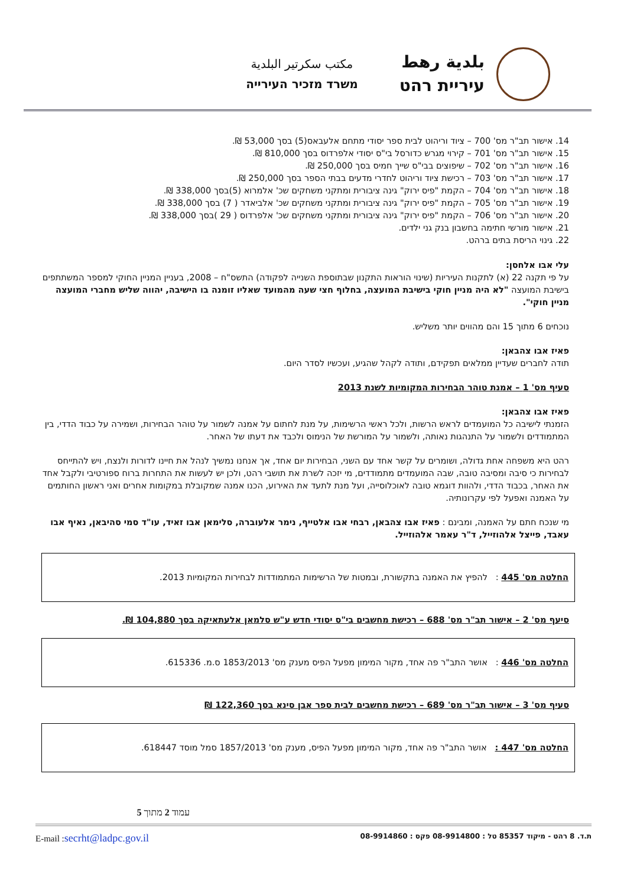بلدية رهط
עיריית רהט
مكتب سكرتير البلدية
משרד מזכיר העירייה
14. אישור תב"ר מס' 700 – ציוד וריהוט לבית ספר יסודי מתחם אלעבאס(5) בסך 53,000 ₪.
15. אישור תב"ר מס' 701 – קירוי מגרש כדורסל בי"ס יסודי אלפרדוס בסך 810,000 ₪.
16. אישור תב"ר מס' 702 – שיפוצים בבי"ס שייך חמיס בסך 250,000 ₪.
17. אישור תב"ר מס' 703 – רכישת ציוד וריהוט לחדרי מדעים בבתי הספר בסך 250,000 ₪.
18. אישור תב"ר מס' 704 – הקמת "פיס ירוק" גינה ציבורית ומתקני משחקים שכ' אלמרוא (5)בסך 338,000 ₪.
19. אישור תב"ר מס' 705 – הקמת "פיס ירוק" גינה ציבורית ומתקני משחקים שכ' אלביאדר ( 7) בסך 338,000 ₪.
20. אישור תב"ר מס' 706 – הקמת "פיס ירוק" גינה ציבורית ומתקני משחקים שכ' אלפרדוס ( 29 )בסך 338,000 ₪.
21. אישור מורשי חתימה בחשבון בנק גני ילדים.
22. גינוי הריסת בתים ברהט.
עלי אבו אלחסן:
על פי תקנה 22 (א) לתקנות העיריות (שינוי הוראות התקנון שבתוספת השנייה לפקודה) התשס"ח – 2008, בעניין המניין החוקי למספר המשתתפים בישיבת המועצה "לא היה מניין חוקי בישיבת המועצה, בחלוף חצי שעה מהמועד שאליו זומנה בו הישיבה, יהווה שליש מחברי המועצה מניין חוקי".
נוכחים 6 מתוך 15 והם מהווים יותר משליש.
פאיז אבו צהבאן:
תודה לחברים שעדיין ממלאים תפקידם, ותודה לקהל שהגיע, ועכשיו לסדר היום.
סעיף מס' 1 – אמנת טוהר הבחירות המקומיות לשנת 2013
פאיז אבו צהבאן:
הזמנתי לישיבה כל המועמדים לראש הרשות, ולכל ראשי הרשימות, על מנת לחתום על אמנה לשמור על טוהר הבחירות, ושמירה על כבוד הדדי, בין המתמודדים ולשמור על התנהגות נאותה, ולשמור על המורשת של הנימוס ולכבד את דעתו של האחר.
רהט היא משפחה אחת גדולה, ושומרים על קשר אחד עם השני, הבחירות יום אחד, אך אנחנו נמשיך לנהל את חיינו לדורות ולנצח, ויש להתייחס לבחירות כי סיבה ומסיבה טובה, שבה המועמדים מתמודדים, מי יזכה לשרת את תושבי רהט, ולכן יש לעשות את התחרות ברוח ספורטיבי ולקבל אחד את האחר, בכבוד הדדי, ולהוות דוגמא טובה לאוכלוסייה, ועל מנת לתעד את האירוע, הכנו אמנה שמקובלת במקומות אחרים ואני ראשון החותמים על האמנה ואפעל לפי עקרונותיה.
מי שנכח חתם על האמנה, ומבינם : פאיז אבו צהבאן, רבחי אבו אלטייף, נימר אלעוברה, סלימאן אבו זאיד, עו"ד סמי סהיבאן, נאיף אבו עאבד, פייצל אלהוזייל, ד"ר עאמר אלהוזייל.
החלטה מס' 445 : להפיץ את האמנה בתקשורת, ובמטות של הרשימות המתמודדות לבחירות המקומיות 2013.
סיעף מס' 2 – אישור תב"ר מס' 688 – רכישת מחשבים בי"ס יסודי חדש ע"ש סלמאן אלעתאיקה בסך 104,880 ₪.
החלטה מס' 446 : אושר התב"ר פה אחד, מקור המימון מפעל הפיס מענק מס' 1853/2013 ס.מ. 615336.
סעיף מס' 3 – אישור תב"ר מס' 689 – רכישת מחשבים לבית ספר אבן סינא בסך 122,360 ₪
החלטה מס' 447 : אושר התב"ר פה אחד, מקור המימון מפעל הפיס, מענק מס' 1857/2013 סמל מוסד 618447.
עמוד 2 מתוך 5
ת.ד. 8 רהט - מיקוד 85357 טל : 08-9914800 פקס : 08-9914860 E-mail :secrht@ladpc.gov.il